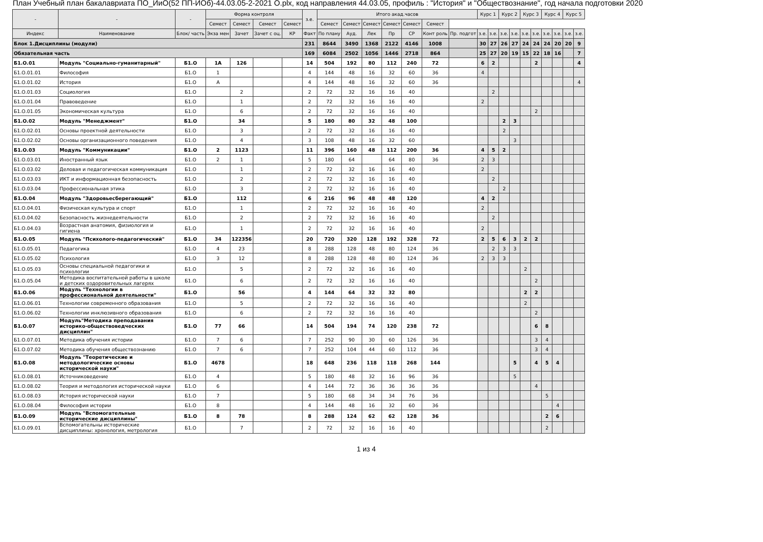План Учебный план бакалавриата ПО_ИиО(52 ПП-ИОб)-44.03.05-2-2021 О.plx, код направления 44.03.05, профиль : "История" и "Обществознание", год начала подготовки 2020
| - | - | - | Форма контроля | | | | з.е. | Итого акад.часов | | | | | | | Курс 1 | | Курс 2 | | Курс 3 | | Курс 4 | | Курс 5 | |
| --- | --- | --- | --- | --- | --- | --- | --- | --- | --- | --- | --- | --- | --- | --- | --- | --- | --- | --- | --- | --- | --- | --- | --- | --- |
| | | | Семест | Семест | Семест | Семест | | Семест | Семест | Семест | Семест | Семест | Семест | | | | | | | | | | | |
| Индекс | Наименование | Блок/ часть | Экза мен | Зачет | Зачет с оц. | КР | Факт | По плану | Ауд. | Лек | Пр | СР | Конт роль | Пр. подгот | з.е. | з.е. | з.е. | з.е. | з.е. | з.е. | з.е. | з.е. | з.е. | з.е. |
| Блок 1.Дисциплины (модули) | | | | | | | 231 | 8644 | 3490 | 1368 | 2122 | 4146 | 1008 | | 30 | 27 | 26 | 27 | 24 | 24 | 24 | 20 | 20 | 9 |
| Обязательная часть | | | | | | | 169 | 6084 | 2502 | 1056 | 1446 | 2718 | 864 | | 25 | 27 | 20 | 19 | 15 | 22 | 18 | 16 | | 7 |
| Б1.О.01 | Модуль "Социально-гуманитарный" | Б1.О | 1А | 126 | | | 14 | 504 | 192 | 80 | 112 | 240 | 72 | | 6 | 2 | | | | 2 | | | | 4 |
| Б1.О.01.01 | Философия | Б1.О | 1 | | | | 4 | 144 | 48 | 16 | 32 | 60 | 36 | | 4 | | | | | | | | | |
| Б1.О.01.02 | История | Б1.О | А | | | | 4 | 144 | 48 | 16 | 32 | 60 | 36 | | | | | | | | | | | 4 |
| Б1.О.01.03 | Социология | Б1.О | | 2 | | | 2 | 72 | 32 | 16 | 16 | 40 | | | | 2 | | | | | | | | |
| Б1.О.01.04 | Правоведение | Б1.О | | 1 | | | 2 | 72 | 32 | 16 | 16 | 40 | | | 2 | | | | | | | | | |
| Б1.О.01.05 | Экономическая культура | Б1.О | | 6 | | | 2 | 72 | 32 | 16 | 16 | 40 | | | | | | | | 2 | | | | |
| Б1.О.02 | Модуль "Менеджмент" | Б1.О | | 34 | | | 5 | 180 | 80 | 32 | 48 | 100 | | | | | 2 | 3 | | | | | | |
| Б1.О.02.01 | Основы проектной деятельности | Б1.О | | 3 | | | 2 | 72 | 32 | 16 | 16 | 40 | | | | | 2 | | | | | | | |
| Б1.О.02.02 | Основы организационного поведения | Б1.О | | 4 | | | 3 | 108 | 48 | 16 | 32 | 60 | | | | | | 3 | | | | | | |
| Б1.О.03 | Модуль "Коммуникации" | Б1.О | 2 | 1123 | | | 11 | 396 | 160 | 48 | 112 | 200 | 36 | | 4 | 5 | 2 | | | | | | | |
| Б1.О.03.01 | Иностранный язык | Б1.О | 2 | 1 | | | 5 | 180 | 64 | | 64 | 80 | 36 | | 2 | 3 | | | | | | | | |
| Б1.О.03.02 | Деловая и педагогическая коммуникация | Б1.О | | 1 | | | 2 | 72 | 32 | 16 | 16 | 40 | | | 2 | | | | | | | | | |
| Б1.О.03.03 | ИКТ и информационная безопасность | Б1.О | | 2 | | | 2 | 72 | 32 | 16 | 16 | 40 | | | | 2 | | | | | | | | |
| Б1.О.03.04 | Профессиональная этика | Б1.О | | 3 | | | 2 | 72 | 32 | 16 | 16 | 40 | | | | | 2 | | | | | | | |
| Б1.О.04 | Модуль "Здоровьесберегающий" | Б1.О | | 112 | | | 6 | 216 | 96 | 48 | 48 | 120 | | | 4 | 2 | | | | | | | | |
| Б1.О.04.01 | Физическая культура и спорт | Б1.О | | 1 | | | 2 | 72 | 32 | 16 | 16 | 40 | | | 2 | | | | | | | | | |
| Б1.О.04.02 | Безопасность жизнедеятельности | Б1.О | | 2 | | | 2 | 72 | 32 | 16 | 16 | 40 | | | | 2 | | | | | | | | |
| Б1.О.04.03 | Возрастная анатомия, физиология и гигиена | Б1.О | | 1 | | | 2 | 72 | 32 | 16 | 16 | 40 | | | 2 | | | | | | | | | |
| Б1.О.05 | Модуль "Психолого-педагогический" | Б1.О | 34 | 122356 | | | 20 | 720 | 320 | 128 | 192 | 328 | 72 | | 2 | 5 | 6 | 3 | 2 | 2 | | | | |
| Б1.О.05.01 | Педагогика | Б1.О | 4 | 23 | | | 8 | 288 | 128 | 48 | 80 | 124 | 36 | | | 2 | 3 | 3 | | | | | | |
| Б1.О.05.02 | Психология | Б1.О | 3 | 12 | | | 8 | 288 | 128 | 48 | 80 | 124 | 36 | | 2 | 3 | 3 | | | | | | | |
| Б1.О.05.03 | Основы специальной педагогики и психологии | Б1.О | | 5 | | | 2 | 72 | 32 | 16 | 16 | 40 | | | | | | | 2 | | | | | |
| Б1.О.05.04 | Методика воспитательной работы в школе и детских оздоровительных лагерях | Б1.О | | 6 | | | 2 | 72 | 32 | 16 | 16 | 40 | | | | | | | | 2 | | | | |
| Б1.О.06 | Модуль "Технологии в профессиональной деятельности" | Б1.О | | 56 | | | 4 | 144 | 64 | 32 | 32 | 80 | | | | | | | 2 | 2 | | | | |
| Б1.О.06.01 | Технологии современного образования | Б1.О | | 5 | | | 2 | 72 | 32 | 16 | 16 | 40 | | | | | | | 2 | | | | | |
| Б1.О.06.02 | Технологии инклюзивного образования | Б1.О | | 6 | | | 2 | 72 | 32 | 16 | 16 | 40 | | | | | | | | 2 | | | | |
| Б1.О.07 | Модуль"Методика преподавания историко-обществоведческих дисциплин" | Б1.О | 77 | 66 | | | 14 | 504 | 194 | 74 | 120 | 238 | 72 | | | | | | | 6 | 8 | | | |
| Б1.О.07.01 | Методика обучения истории | Б1.О | 7 | 6 | | | 7 | 252 | 90 | 30 | 60 | 126 | 36 | | | | | | | 3 | 4 | | | |
| Б1.О.07.02 | Методика обучения обществознанию | Б1.О | 7 | 6 | | | 7 | 252 | 104 | 44 | 60 | 112 | 36 | | | | | | | 3 | 4 | | | |
| Б1.О.08 | Модуль "Теоретические и методологические основы исторической науки" | Б1.О | 4678 | | | | 18 | 648 | 236 | 118 | 118 | 268 | 144 | | | | | 5 | | 4 | 5 | 4 | | |
| Б1.О.08.01 | Источниковедение | Б1.О | 4 | | | | 5 | 180 | 48 | 32 | 16 | 96 | 36 | | | | | 5 | | | | | | |
| Б1.О.08.02 | Теория и методология исторической науки | Б1.О | 6 | | | | 4 | 144 | 72 | 36 | 36 | 36 | 36 | | | | | | | 4 | | | | |
| Б1.О.08.03 | История исторической науки | Б1.О | 7 | | | | 5 | 180 | 68 | 34 | 34 | 76 | 36 | | | | | | | | 5 | | | |
| Б1.О.08.04 | Философия истории | Б1.О | 8 | | | | 4 | 144 | 48 | 16 | 32 | 60 | 36 | | | | | | | | | 4 | | |
| Б1.О.09 | Модуль "Вспомогательные исторические дисциплины" | Б1.О | 8 | 78 | | | 8 | 288 | 124 | 62 | 62 | 128 | 36 | | | | | | | | 2 | 6 | | |
| Б1.О.09.01 | Вспомогательны исторические дисциплины: хронология, метрология | Б1.О | | 7 | | | 2 | 72 | 32 | 16 | 16 | 40 | | | | | | | | | 2 | | | |
1 из 4